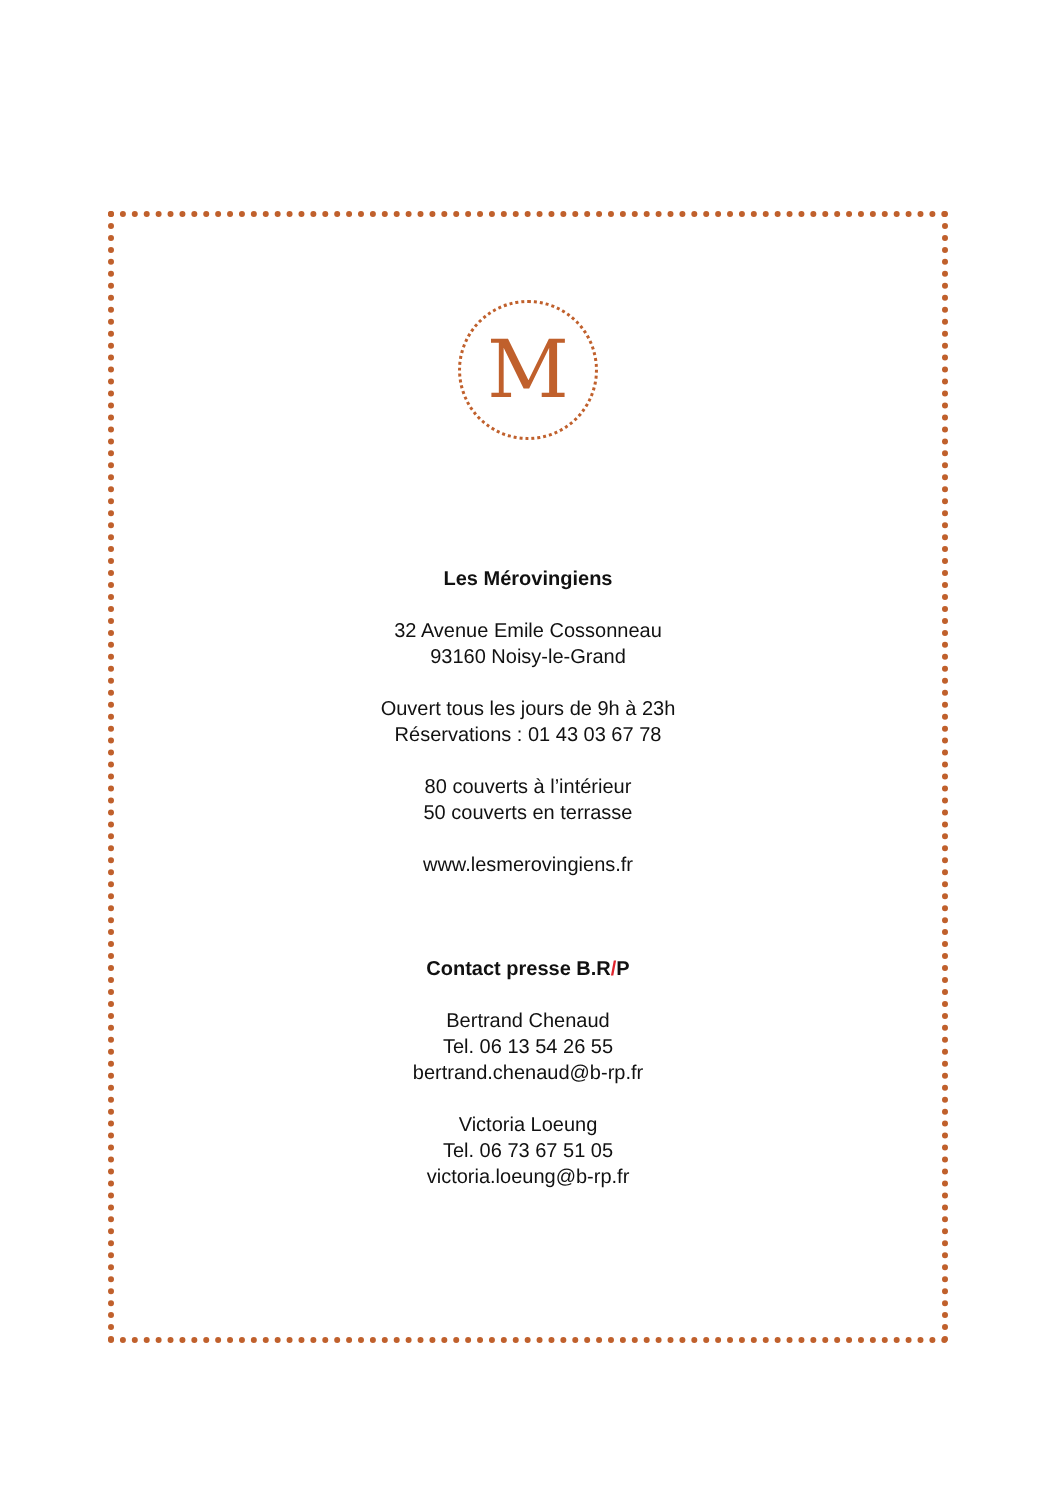M
Les Mérovingiens
32 Avenue Emile Cossonneau
93160 Noisy-le-Grand
Ouvert tous les jours de 9h à 23h
Réservations : 01 43 03 67 78
80 couverts à l’intérieur
50 couverts en terrasse
www.lesmerovingiens.fr
Contact presse B.R/P
Bertrand Chenaud
Tel. 06 13 54 26 55
bertrand.chenaud@b-rp.fr
Victoria Loeung
Tel. 06 73 67 51 05
victoria.loeung@b-rp.fr